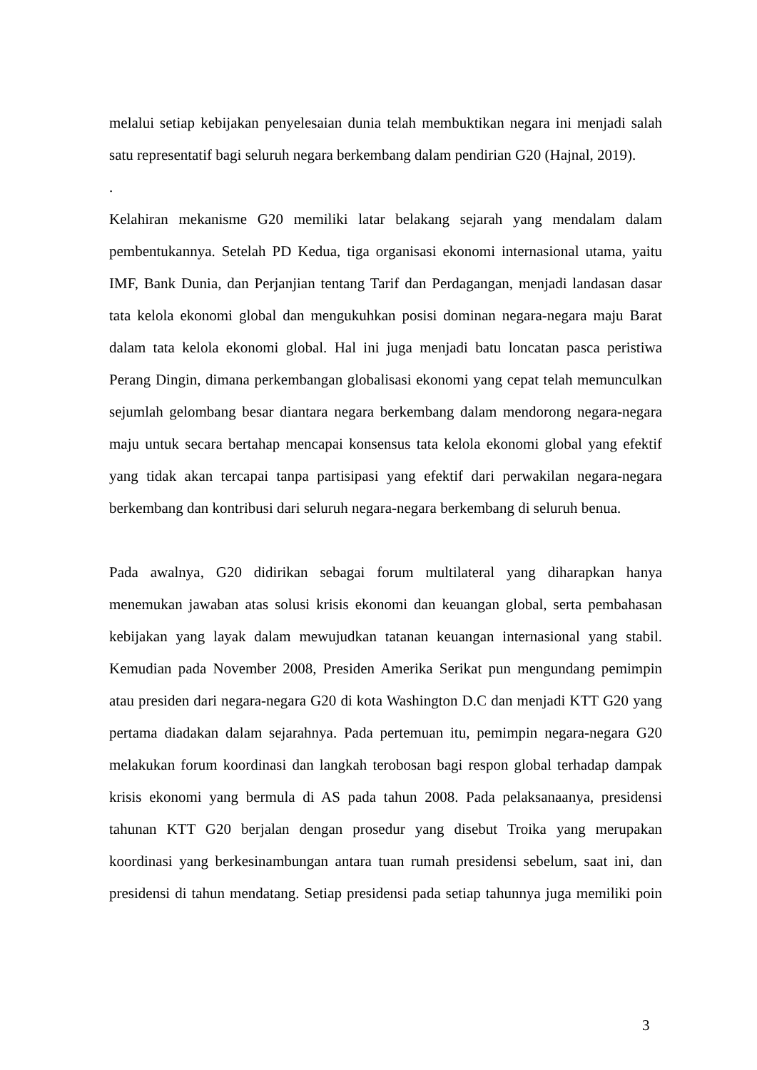melalui setiap kebijakan penyelesaian dunia telah membuktikan negara ini menjadi salah satu representatif bagi seluruh negara berkembang dalam pendirian G20 (Hajnal, 2019).
.
Kelahiran mekanisme G20 memiliki latar belakang sejarah yang mendalam dalam pembentukannya. Setelah PD Kedua, tiga organisasi ekonomi internasional utama, yaitu IMF, Bank Dunia, dan Perjanjian tentang Tarif dan Perdagangan, menjadi landasan dasar tata kelola ekonomi global dan mengukuhkan posisi dominan negara-negara maju Barat dalam tata kelola ekonomi global. Hal ini juga menjadi batu loncatan pasca peristiwa Perang Dingin, dimana perkembangan globalisasi ekonomi yang cepat telah memunculkan sejumlah gelombang besar diantara negara berkembang dalam mendorong negara-negara maju untuk secara bertahap mencapai konsensus tata kelola ekonomi global yang efektif yang tidak akan tercapai tanpa partisipasi yang efektif dari perwakilan negara-negara berkembang dan kontribusi dari seluruh negara-negara berkembang di seluruh benua.
Pada awalnya, G20 didirikan sebagai forum multilateral yang diharapkan hanya menemukan jawaban atas solusi krisis ekonomi dan keuangan global, serta pembahasan kebijakan yang layak dalam mewujudkan tatanan keuangan internasional yang stabil. Kemudian pada November 2008, Presiden Amerika Serikat pun mengundang pemimpin atau presiden dari negara-negara G20 di kota Washington D.C dan menjadi KTT G20 yang pertama diadakan dalam sejarahnya. Pada pertemuan itu, pemimpin negara-negara G20 melakukan forum koordinasi dan langkah terobosan bagi respon global terhadap dampak krisis ekonomi yang bermula di AS pada tahun 2008. Pada pelaksanaanya, presidensi tahunan KTT G20 berjalan dengan prosedur yang disebut Troika yang merupakan koordinasi yang berkesinambungan antara tuan rumah presidensi sebelum, saat ini, dan presidensi di tahun mendatang. Setiap presidensi pada setiap tahunnya juga memiliki poin
3